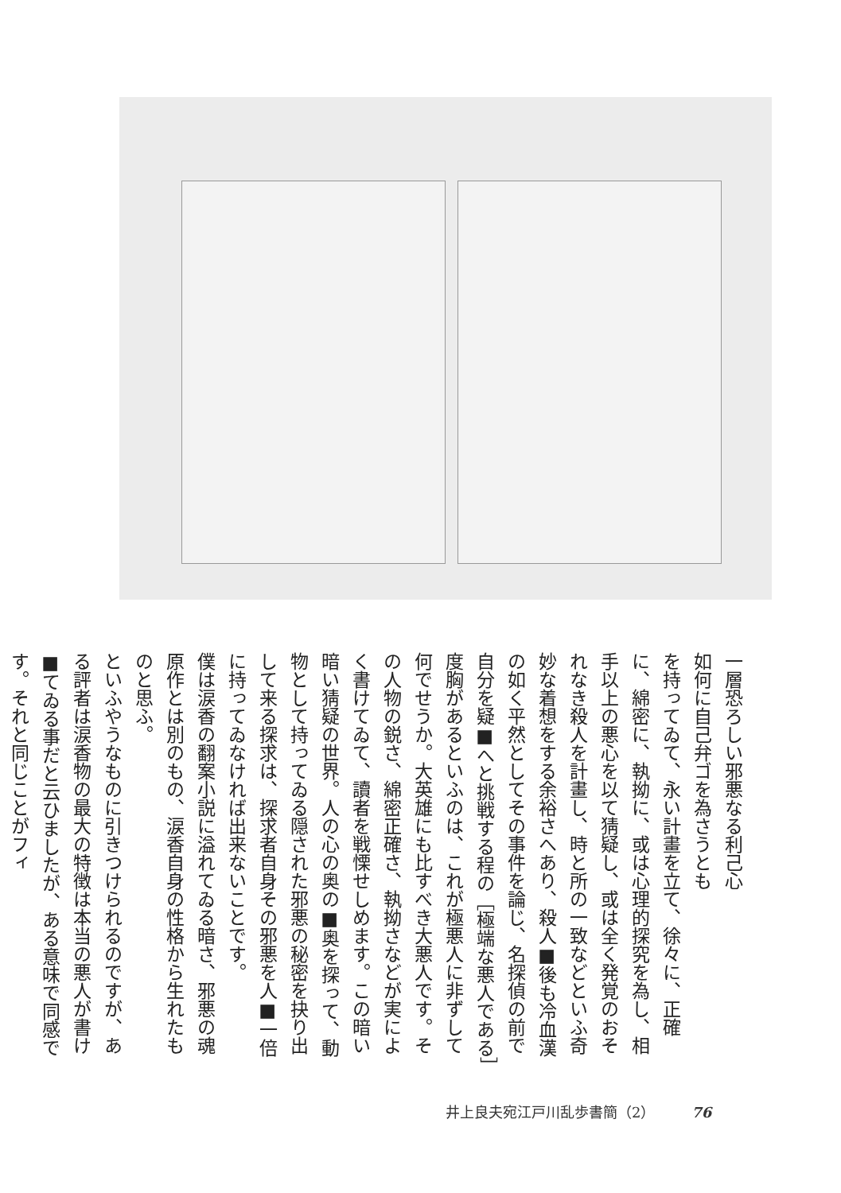一層恐ろしい邪悪なる利己心
如何に自己弁ゴを為さうとも
を持ってゐて、永い計畫を立て、徐々に、正確に、綿密に、執拗に、或は心理的探究を為し、相手以上の悪心を以て猜疑し、或は全く発覚のおそれなき殺人を計畫し、時と所の一致などといふ奇妙な着想をする余裕さへあり、殺人■後も冷血漢の如く平然としてその事件を論じ、名探偵の前で自分を疑■へと挑戦する程の［極端な悪人である］度胸があるといふのは、これが極悪人に非ずして何でせうか。大英雄にも比すべき大悪人です。その人物の鋭さ、綿密正確さ、執拗さなどが実によく書けてゐて、讀者を戦慄せしめます。この暗い暗い猜疑の世界。人の心の奥の■奥を探って、動物として持ってゐる隠された邪悪の秘密を抉り出して来る探求は、探求者自身その邪悪を人■一倍に持ってゐなければ出来ないことです。
僕は涙香の翻案小説に溢れてゐる暗さ、邪悪の魂
原作とは別のもの、涙香自身の性格から生れたものと思ふ。
といふやうなものに引きつけられるのですが、ある評者は涙香物の最大の特徴は本当の悪人が書け■てゐる事だと云ひましたが、ある意味で同感です。それと同じことがフィ
井上良夫宛江戸川乱歩書簡（2） 76